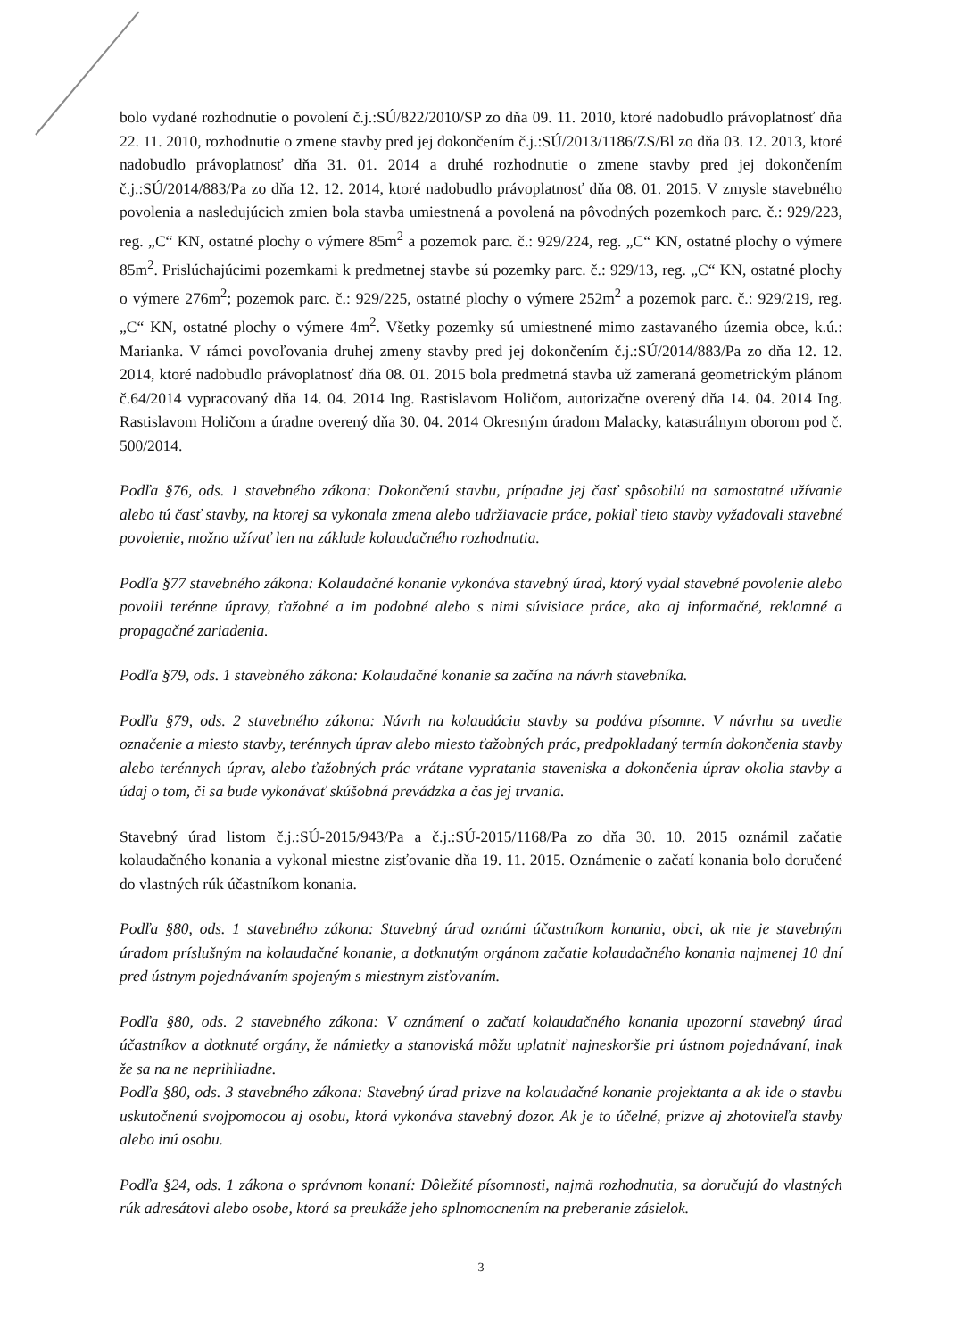bolo vydané rozhodnutie o povolení č.j.:SÚ/822/2010/SP zo dňa 09. 11. 2010, ktoré nadobudlo právoplatnosť dňa 22. 11. 2010, rozhodnutie o zmene stavby pred jej dokončením č.j.:SÚ/2013/1186/ZS/Bl zo dňa 03. 12. 2013, ktoré nadobudlo právoplatnosť dňa 31. 01. 2014 a druhé rozhodnutie o zmene stavby pred jej dokončením č.j.:SÚ/2014/883/Pa zo dňa 12. 12. 2014, ktoré nadobudlo právoplatnosť dňa 08. 01. 2015. V zmysle stavebného povolenia a nasledujúcich zmien bola stavba umiestnená a povolená na pôvodných pozemkoch parc. č.: 929/223, reg. „C“ KN, ostatné plochy o výmere 85m<sup>2</sup> a pozemok parc. č.: 929/224, reg. „C“ KN, ostatné plochy o výmere 85m<sup>2</sup>. Prislúchajúcimi pozemkami k predmetnej stavbe sú pozemky parc. č.: 929/13, reg. „C“ KN, ostatné plochy o výmere 276m<sup>2</sup>; pozemok parc. č.: 929/225, ostatné plochy o výmere 252m<sup>2</sup> a pozemok parc. č.: 929/219, reg. „C“ KN, ostatné plochy o výmere 4m<sup>2</sup>. Všetky pozemky sú umiestnené mimo zastavaného územia obce, k.ú.: Marianka. V rámci povoľovania druhej zmeny stavby pred jej dokončením č.j.:SÚ/2014/883/Pa zo dňa 12. 12. 2014, ktoré nadobudlo právoplatnosť dňa 08. 01. 2015 bola predmetná stavba už zameraná geometrickým plánom č.64/2014 vypracovaný dňa 14. 04. 2014 Ing. Rastislavom Holičom, autorizačne overený dňa 14. 04. 2014 Ing. Rastislavom Holičom a úradne overený dňa 30. 04. 2014 Okresným úradom Malacky, katastrálnym oborom pod č. 500/2014.
Podľa §76, ods. 1 stavebného zákona: Dokončenú stavbu, prípadne jej časť spôsobilú na samostatné užívanie alebo tú časť stavby, na ktorej sa vykonala zmena alebo udržiavacie práce, pokiaľ tieto stavby vyžadovali stavebné povolenie, možno užívať len na základe kolaudačného rozhodnutia.
Podľa §77 stavebného zákona: Kolaudačné konanie vykonáva stavebný úrad, ktorý vydal stavebné povolenie alebo povolil terénne úpravy, ťažobné a im podobné alebo s nimi súvisiace práce, ako aj informačné, reklamné a propagačné zariadenia.
Podľa §79, ods. 1 stavebného zákona: Kolaudačné konanie sa začína na návrh stavebníka.
Podľa §79, ods. 2 stavebného zákona: Návrh na kolaudáciu stavby sa podáva písomne. V návrhu sa uvedie označenie a miesto stavby, terénnych úprav alebo miesto ťažobných prác, predpokladaný termín dokončenia stavby alebo terénnych úprav, alebo ťažobných prác vrátane vypratania staveniska a dokončenia úprav okolia stavby a údaj o tom, či sa bude vykonávať skúšobná prevádzka a čas jej trvania.
Stavebný úrad listom č.j.:SÚ-2015/943/Pa a č.j.:SÚ-2015/1168/Pa zo dňa 30. 10. 2015 oznámil začatie kolaudačného konania a vykonal miestne zisťovanie dňa 19. 11. 2015. Oznámenie o začatí konania bolo doručené do vlastných rúk účastníkom konania.
Podľa §80, ods. 1 stavebného zákona: Stavebný úrad oznámi účastníkom konania, obci, ak nie je stavebným úradom príslušným na kolaudačné konanie, a dotknutým orgánom začatie kolaudačného konania najmenej 10 dní pred ústnym pojednávaním spojeným s miestnym zisťovaním.
Podľa §80, ods. 2 stavebného zákona: V oznámení o začatí kolaudačného konania upozorní stavebný úrad účastníkov a dotknuté orgány, že námietky a stanoviská môžu uplatniť najneskoršie pri ústnom pojednávaní, inak že sa na ne neprihliadne.
Podľa §80, ods. 3 stavebného zákona: Stavebný úrad prizve na kolaudačné konanie projektanta a ak ide o stavbu uskutočnenú svojpomocou aj osobu, ktorá vykonáva stavebný dozor. Ak je to účelné, prizve aj zhotoviteľa stavby alebo inú osobu.
Podľa §24, ods. 1 zákona o správnom konaní: Dôležité písomnosti, najmä rozhodnutia, sa doručujú do vlastných rúk adresátovi alebo osobe, ktorá sa preukáže jeho splnomocnením na preberanie zásielok.
3